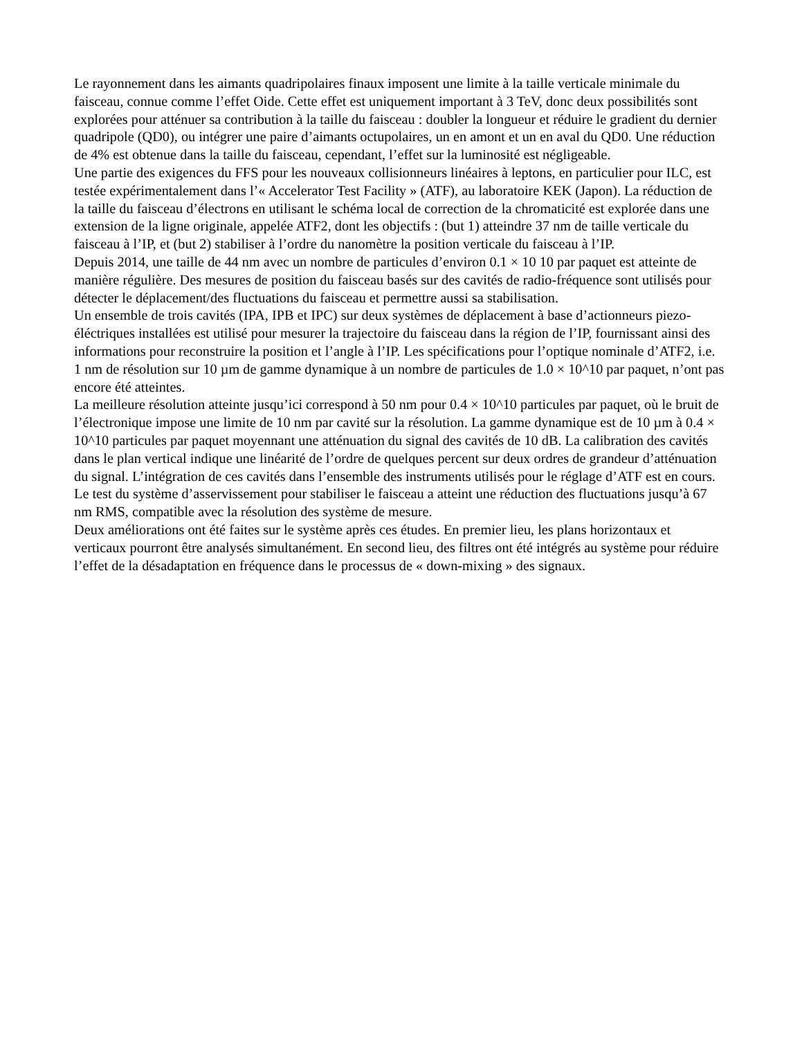Le rayonnement dans les aimants quadripolaires finaux imposent une limite à la taille verticale minimale du faisceau, connue comme l’effet Oide. Cette effet est uniquement important à 3 TeV, donc deux possibilités sont explorées pour atténuer sa contribution à la taille du faisceau : doubler la longueur et réduire le gradient du dernier quadripole (QD0), ou intégrer une paire d’aimants octupolaires, un en amont et un en aval du QD0. Une réduction de 4% est obtenue dans la taille du faisceau, cependant, l’effet sur la luminosité est négligeable.
Une partie des exigences du FFS pour les nouveaux collisionneurs linéaires à leptons, en particulier pour ILC, est testée expérimentalement dans l’« Accelerator Test Facility » (ATF), au laboratoire KEK (Japon). La réduction de la taille du faisceau d’électrons en utilisant le schéma local de correction de la chromaticité est explorée dans une extension de la ligne originale, appelée ATF2, dont les objectifs : (but 1) atteindre 37 nm de taille verticale du faisceau à l’IP, et (but 2) stabiliser à l’ordre du nanomètre la position verticale du faisceau à l’IP.
Depuis 2014, une taille de 44 nm avec un nombre de particules d’environ 0.1 × 10 10 par paquet est atteinte de manière régulière. Des mesures de position du faisceau basés sur des cavités de radio-fréquence sont utilisés pour détecter le déplacement/des fluctuations du faisceau et permettre aussi sa stabilisation.
Un ensemble de trois cavités (IPA, IPB et IPC) sur deux systèmes de déplacement à base d’actionneurs piezo-éléctriques installées est utilisé pour mesurer la trajectoire du faisceau dans la région de l’IP, fournissant ainsi des informations pour reconstruire la position et l’angle à l’IP. Les spécifications pour l’optique nominale d’ATF2, i.e. 1 nm de résolution sur 10 µm de gamme dynamique à un nombre de particules de 1.0 × 10^10 par paquet, n’ont pas encore été atteintes.
La meilleure résolution atteinte jusqu’ici correspond à 50 nm pour 0.4 × 10^10 particules par paquet, où le bruit de l’électronique impose une limite de 10 nm par cavité sur la résolution. La gamme dynamique est de 10 µm à 0.4 × 10^10 particules par paquet moyennant une atténuation du signal des cavités de 10 dB. La calibration des cavités dans le plan vertical indique une linéarité de l’ordre de quelques percent sur deux ordres de grandeur d’atténuation du signal. L’intégration de ces cavités dans l’ensemble des instruments utilisés pour le réglage d’ATF est en cours. Le test du système d’asservissement pour stabiliser le faisceau a atteint une réduction des fluctuations jusqu’à 67 nm RMS, compatible avec la résolution des système de mesure.
Deux améliorations ont été faites sur le système après ces études. En premier lieu, les plans horizontaux et verticaux pourront être analysés simultanément. En second lieu, des filtres ont été intégrés au système pour réduire l’effet de la désadaptation en fréquence dans le processus de « down-mixing » des signaux.